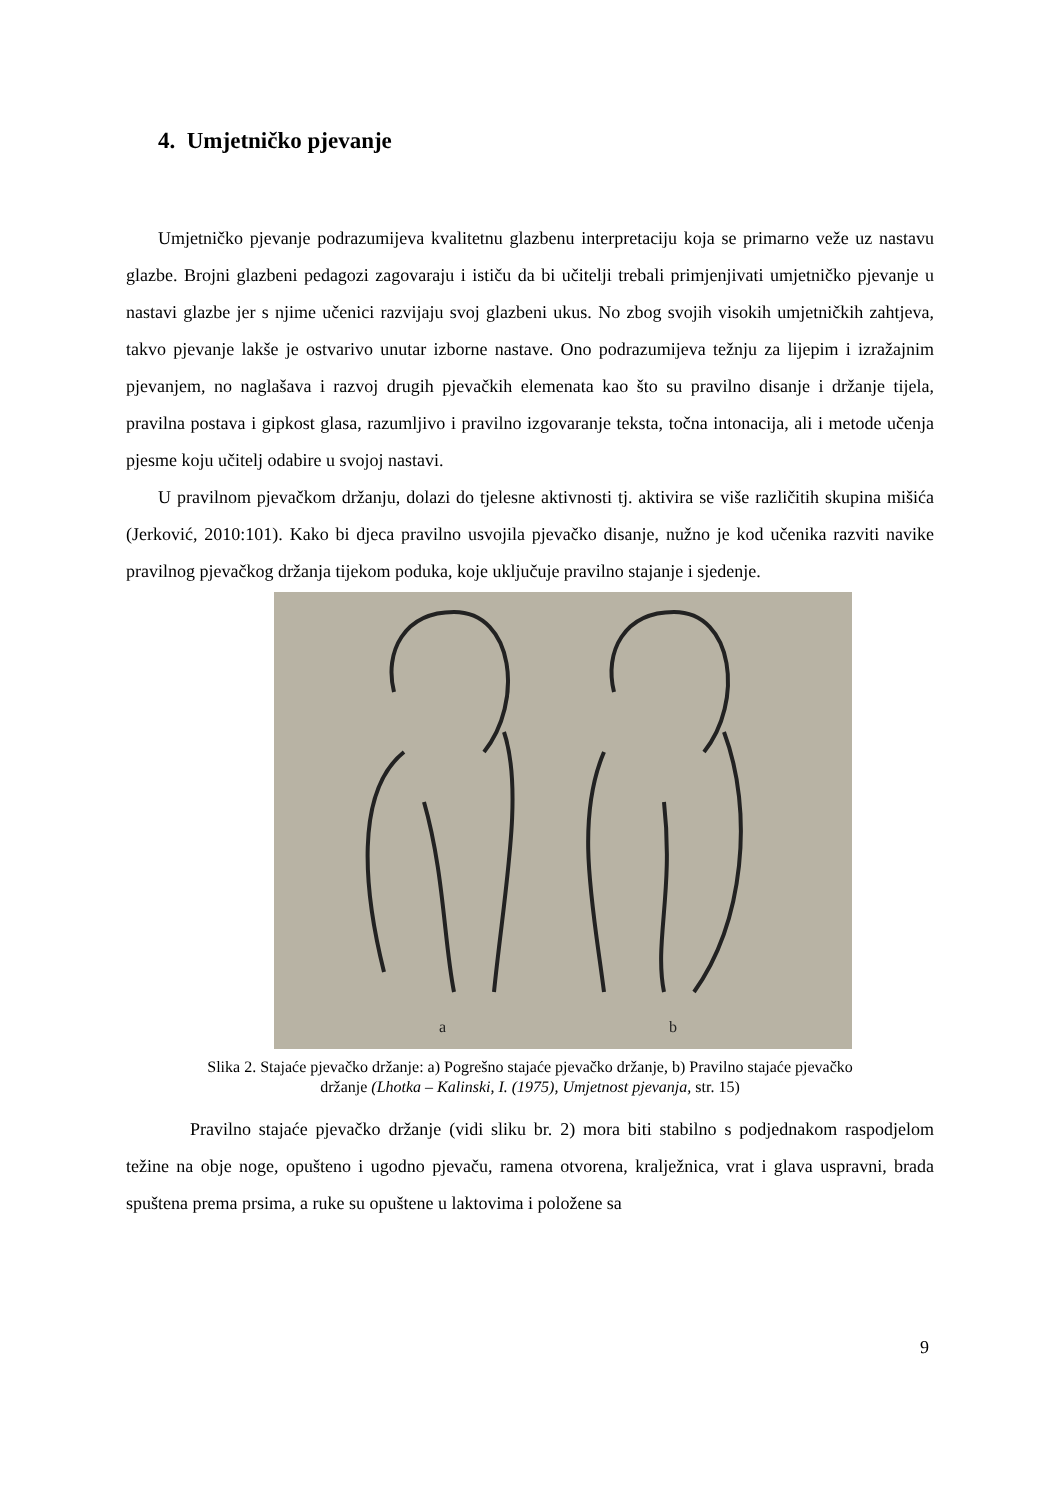4. Umjetničko pjevanje
Umjetničko pjevanje podrazumijeva kvalitetnu glazbenu interpretaciju koja se primarno veže uz nastavu glazbe. Brojni glazbeni pedagozi zagovaraju i ističu da bi učitelji trebali primjenjivati umjetničko pjevanje u nastavi glazbe jer s njime učenici razvijaju svoj glazbeni ukus. No zbog svojih visokih umjetničkih zahtjeva, takvo pjevanje lakše je ostvarivo unutar izborne nastave. Ono podrazumijeva težnju za lijepim i izražajnim pjevanjem, no naglašava i razvoj drugih pjevačkih elemenata kao što su pravilno disanje i držanje tijela, pravilna postava i gipkost glasa, razumljivo i pravilno izgovaranje teksta, točna intonacija, ali i metode učenja pjesme koju učitelj odabire u svojoj nastavi.
U pravilnom pjevačkom držanju, dolazi do tjelesne aktivnosti tj. aktivira se više različitih skupina mišića (Jerković, 2010:101). Kako bi djeca pravilno usvojila pjevačko disanje, nužno je kod učenika razviti navike pravilnog pjevačkog držanja tijekom poduka, koje uključuje pravilno stajanje i sjedenje.
a
b
Slika 2. Stajaće pjevačko držanje: a) Pogrešno stajaće pjevačko držanje, b) Pravilno stajaće pjevačko
držanje (Lhotka – Kalinski, I. (1975), Umjetnost pjevanja, str. 15)
Pravilno stajaće pjevačko držanje (vidi sliku br. 2) mora biti stabilno s podjednakom raspodjelom težine na obje noge, opušteno i ugodno pjevaču, ramena otvorena, kralježnica, vrat i glava uspravni, brada spuštena prema prsima, a ruke su opuštene u laktovima i položene sa
9